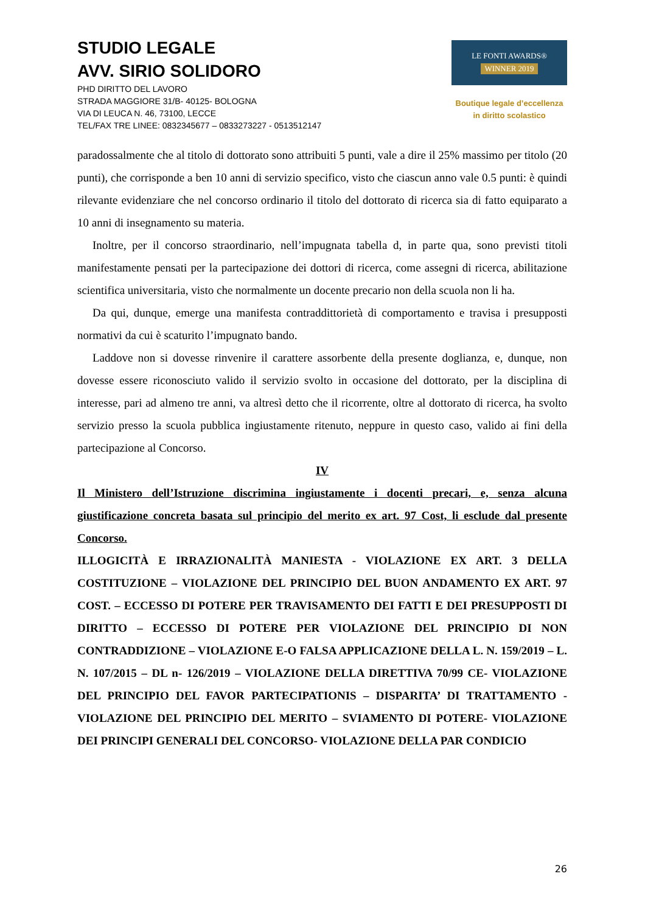STUDIO LEGALE
AVV. SIRIO SOLIDORO
PHD DIRITTO DEL LAVORO
STRADA MAGGIORE 31/B- 40125- BOLOGNA
VIA DI LEUCA N. 46, 73100, LECCE
TEL/FAX TRE LINEE: 0832345677 – 0833273227 - 0513512147
LE FONTI AWARDS®
WINNER 2019
Boutique legale d’eccellenza
in diritto scolastico
paradossalmente che al titolo di dottorato sono attribuiti 5 punti, vale a dire il 25% massimo per titolo (20 punti), che corrisponde a ben 10 anni di servizio specifico, visto che ciascun anno vale 0.5 punti: è quindi rilevante evidenziare che nel concorso ordinario il titolo del dottorato di ricerca sia di fatto equiparato a 10 anni di insegnamento su materia.
Inoltre, per il concorso straordinario, nell’impugnata tabella d, in parte qua, sono previsti titoli manifestamente pensati per la partecipazione dei dottori di ricerca, come assegni di ricerca, abilitazione scientifica universitaria, visto che normalmente un docente precario non della scuola non li ha.
Da qui, dunque, emerge una manifesta contraddittorietà di comportamento e travisa i presupposti normativi da cui è scaturito l’impugnato bando.
Laddove non si dovesse rinvenire il carattere assorbente della presente doglianza, e, dunque, non dovesse essere riconosciuto valido il servizio svolto in occasione del dottorato, per la disciplina di interesse, pari ad almeno tre anni, va altresì detto che il ricorrente, oltre al dottorato di ricerca, ha svolto servizio presso la scuola pubblica ingiustamente ritenuto, neppure in questo caso, valido ai fini della partecipazione al Concorso.
IV
Il Ministero dell’Istruzione discrimina ingiustamente i docenti precari, e, senza alcuna giustificazione concreta basata sul principio del merito ex art. 97 Cost, li esclude dal presente Concorso.
ILLOGICITÀ E IRRAZIONALITÀ MANIESTA - VIOLAZIONE EX ART. 3 DELLA COSTITUZIONE – VIOLAZIONE DEL PRINCIPIO DEL BUON ANDAMENTO EX ART. 97 COST. – ECCESSO DI POTERE PER TRAVISAMENTO DEI FATTI E DEI PRESUPPOSTI DI DIRITTO – ECCESSO DI POTERE PER VIOLAZIONE DEL PRINCIPIO DI NON CONTRADDIZIONE – VIOLAZIONE E-O FALSA APPLICAZIONE DELLA L. N. 159/2019 – L. N. 107/2015 – DL n- 126/2019 – VIOLAZIONE DELLA DIRETTIVA 70/99 CE- VIOLAZIONE DEL PRINCIPIO DEL FAVOR PARTECIPATIONIS – DISPARITA’ DI TRATTAMENTO - VIOLAZIONE DEL PRINCIPIO DEL MERITO – SVIAMENTO DI POTERE- VIOLAZIONE DEI PRINCIPI GENERALI DEL CONCORSO- VIOLAZIONE DELLA PAR CONDICIO
26